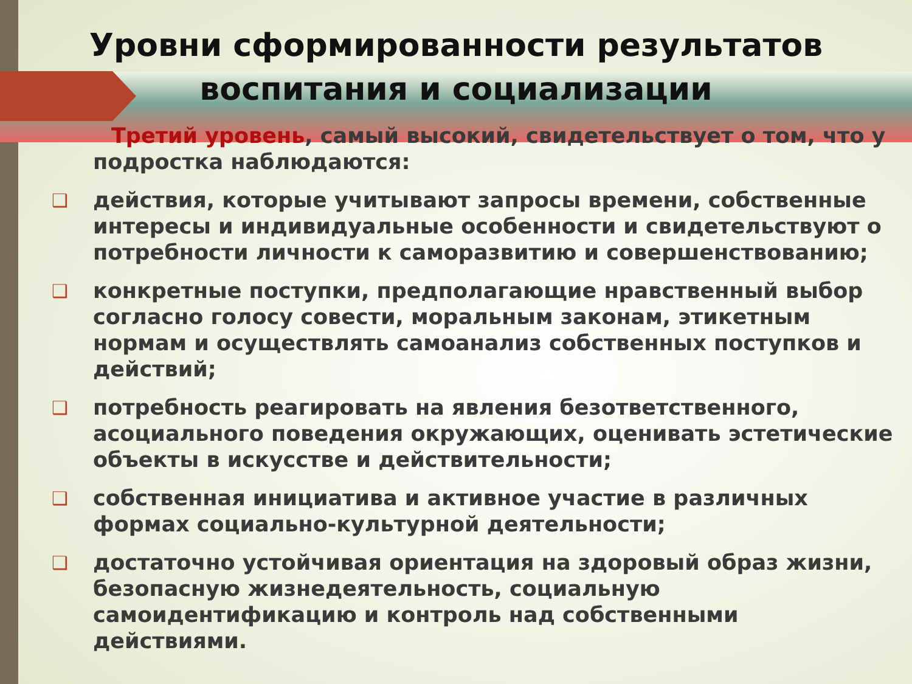Уровни сформированности результатов
воспитания и социализации
Третий уровень, самый высокий, свидетельствует о том, что у подростка наблюдаются:
❑ действия, которые учитывают запросы времени, собственные интересы и индивидуальные особенности и свидетельствуют о потребности личности к саморазвитию и совершенствованию;
❑ конкретные поступки, предполагающие нравственный выбор согласно голосу совести, моральным законам, этикетным нормам и осуществлять самоанализ собственных поступков и действий;
❑ потребность реагировать на явления безответственного, асоциального поведения окружающих, оценивать эстетические объекты в искусстве и действительности;
❑ собственная инициатива и активное участие в различных формах социально-культурной деятельности;
❑ достаточно устойчивая ориентация на здоровый образ жизни, безопасную жизнедеятельность, социальную самоидентификацию и контроль над собственными действиями.